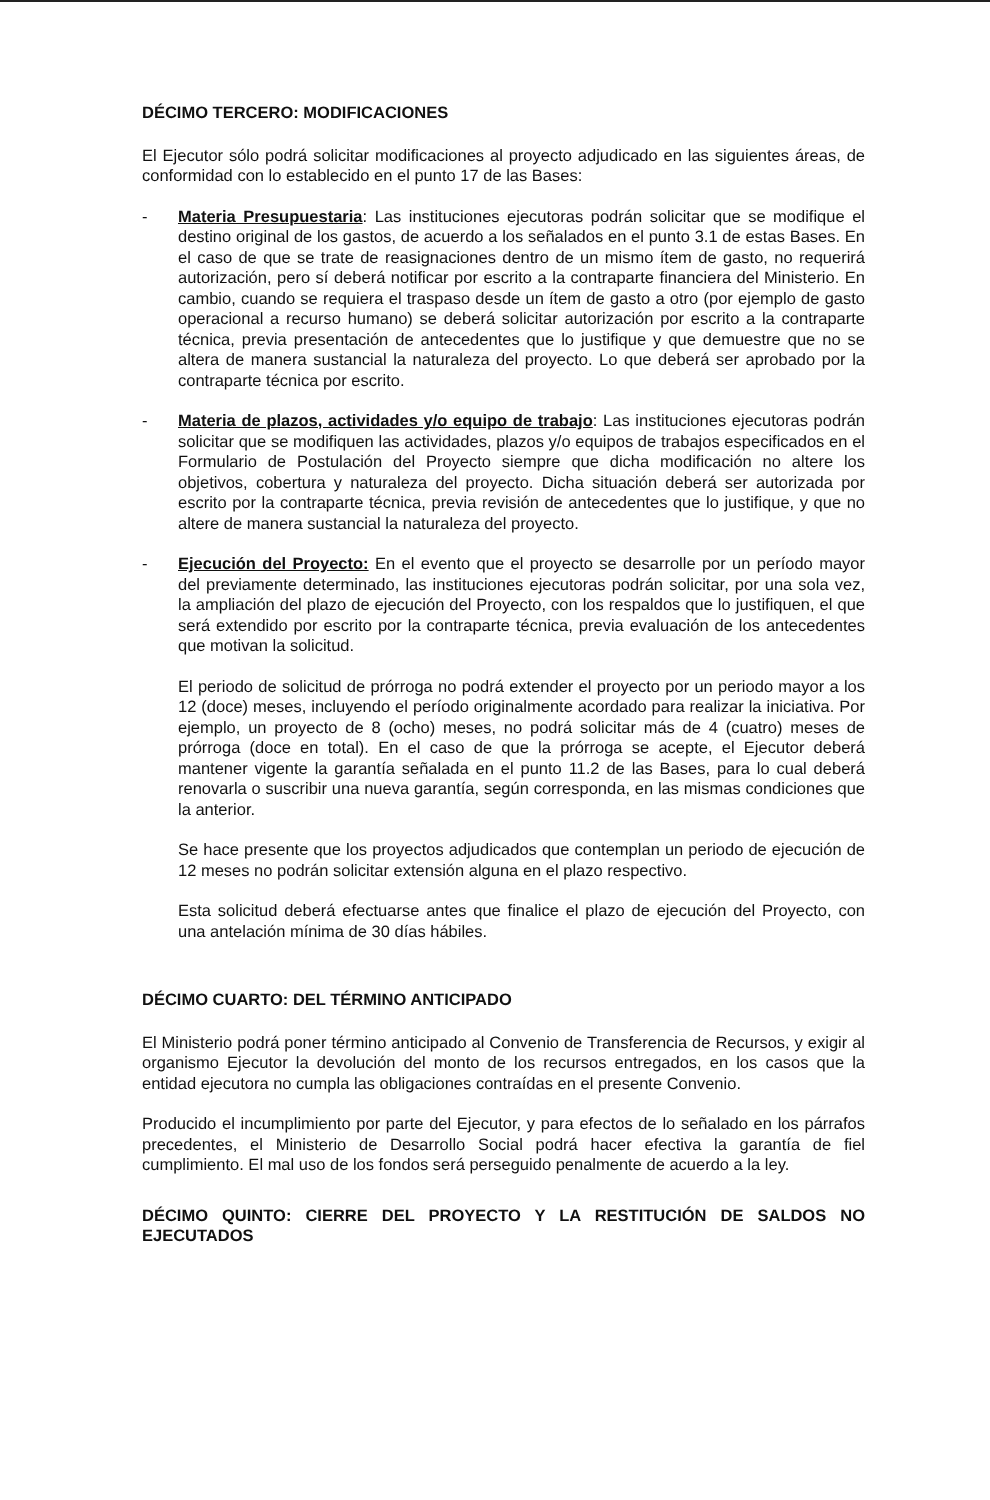DÉCIMO TERCERO: MODIFICACIONES
El Ejecutor sólo podrá solicitar modificaciones al proyecto adjudicado en las siguientes áreas, de conformidad con lo establecido en el punto 17 de las Bases:
- Materia Presupuestaria: Las instituciones ejecutoras podrán solicitar que se modifique el destino original de los gastos, de acuerdo a los señalados en el punto 3.1 de estas Bases. En el caso de que se trate de reasignaciones dentro de un mismo ítem de gasto, no requerirá autorización, pero sí deberá notificar por escrito a la contraparte financiera del Ministerio. En cambio, cuando se requiera el traspaso desde un ítem de gasto a otro (por ejemplo de gasto operacional a recurso humano) se deberá solicitar autorización por escrito a la contraparte técnica, previa presentación de antecedentes que lo justifique y que demuestre que no se altera de manera sustancial la naturaleza del proyecto. Lo que deberá ser aprobado por la contraparte técnica por escrito.
- Materia de plazos, actividades y/o equipo de trabajo: Las instituciones ejecutoras podrán solicitar que se modifiquen las actividades, plazos y/o equipos de trabajos especificados en el Formulario de Postulación del Proyecto siempre que dicha modificación no altere los objetivos, cobertura y naturaleza del proyecto. Dicha situación deberá ser autorizada por escrito por la contraparte técnica, previa revisión de antecedentes que lo justifique, y que no altere de manera sustancial la naturaleza del proyecto.
- Ejecución del Proyecto: En el evento que el proyecto se desarrolle por un período mayor del previamente determinado, las instituciones ejecutoras podrán solicitar, por una sola vez, la ampliación del plazo de ejecución del Proyecto, con los respaldos que lo justifiquen, el que será extendido por escrito por la contraparte técnica, previa evaluación de los antecedentes que motivan la solicitud.
El periodo de solicitud de prórroga no podrá extender el proyecto por un periodo mayor a los 12 (doce) meses, incluyendo el período originalmente acordado para realizar la iniciativa. Por ejemplo, un proyecto de 8 (ocho) meses, no podrá solicitar más de 4 (cuatro) meses de prórroga (doce en total). En el caso de que la prórroga se acepte, el Ejecutor deberá mantener vigente la garantía señalada en el punto 11.2 de las Bases, para lo cual deberá renovarla o suscribir una nueva garantía, según corresponda, en las mismas condiciones que la anterior.
Se hace presente que los proyectos adjudicados que contemplan un periodo de ejecución de 12 meses no podrán solicitar extensión alguna en el plazo respectivo.
Esta solicitud deberá efectuarse antes que finalice el plazo de ejecución del Proyecto, con una antelación mínima de 30 días hábiles.
DÉCIMO CUARTO: DEL TÉRMINO ANTICIPADO
El Ministerio podrá poner término anticipado al Convenio de Transferencia de Recursos, y exigir al organismo Ejecutor la devolución del monto de los recursos entregados, en los casos que la entidad ejecutora no cumpla las obligaciones contraídas en el presente Convenio.
Producido el incumplimiento por parte del Ejecutor, y para efectos de lo señalado en los párrafos precedentes, el Ministerio de Desarrollo Social podrá hacer efectiva la garantía de fiel cumplimiento. El mal uso de los fondos será perseguido penalmente de acuerdo a la ley.
DÉCIMO QUINTO: CIERRE DEL PROYECTO Y LA RESTITUCIÓN DE SALDOS NO EJECUTADOS